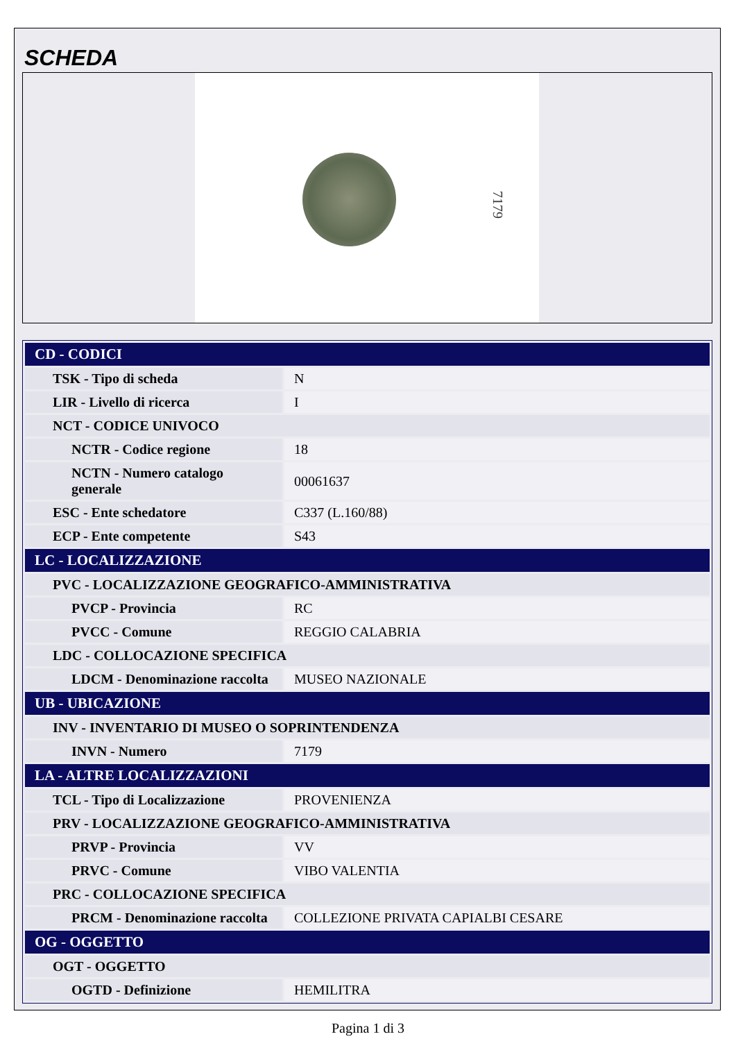SCHEDA
7179
| CD - CODICI | |
| --- | --- |
| TSK - Tipo di scheda | N |
| LIR - Livello di ricerca | I |
| NCT - CODICE UNIVOCO | |
| NCTR - Codice regione | 18 |
| NCTN - Numero catalogo generale | 00061637 |
| ESC - Ente schedatore | C337 (L.160/88) |
| ECP - Ente competente | S43 |
| LC - LOCALIZZAZIONE | |
| PVC - LOCALIZZAZIONE GEOGRAFICO-AMMINISTRATIVA | |
| PVCP - Provincia | RC |
| PVCC - Comune | REGGIO CALABRIA |
| LDC - COLLOCAZIONE SPECIFICA | |
| LDCM - Denominazione raccolta | MUSEO NAZIONALE |
| UB - UBICAZIONE | |
| INV - INVENTARIO DI MUSEO O SOPRINTENDENZA | |
| INVN - Numero | 7179 |
| LA - ALTRE LOCALIZZAZIONI | |
| TCL - Tipo di Localizzazione | PROVENIENZA |
| PRV - LOCALIZZAZIONE GEOGRAFICO-AMMINISTRATIVA | |
| PRVP - Provincia | VV |
| PRVC - Comune | VIBO VALENTIA |
| PRC - COLLOCAZIONE SPECIFICA | |
| PRCM - Denominazione raccolta | COLLEZIONE PRIVATA CAPIALBI CESARE |
| OG - OGGETTO | |
| OGT - OGGETTO | |
| OGTD - Definizione | HEMILITRA |
Pagina 1 di 3